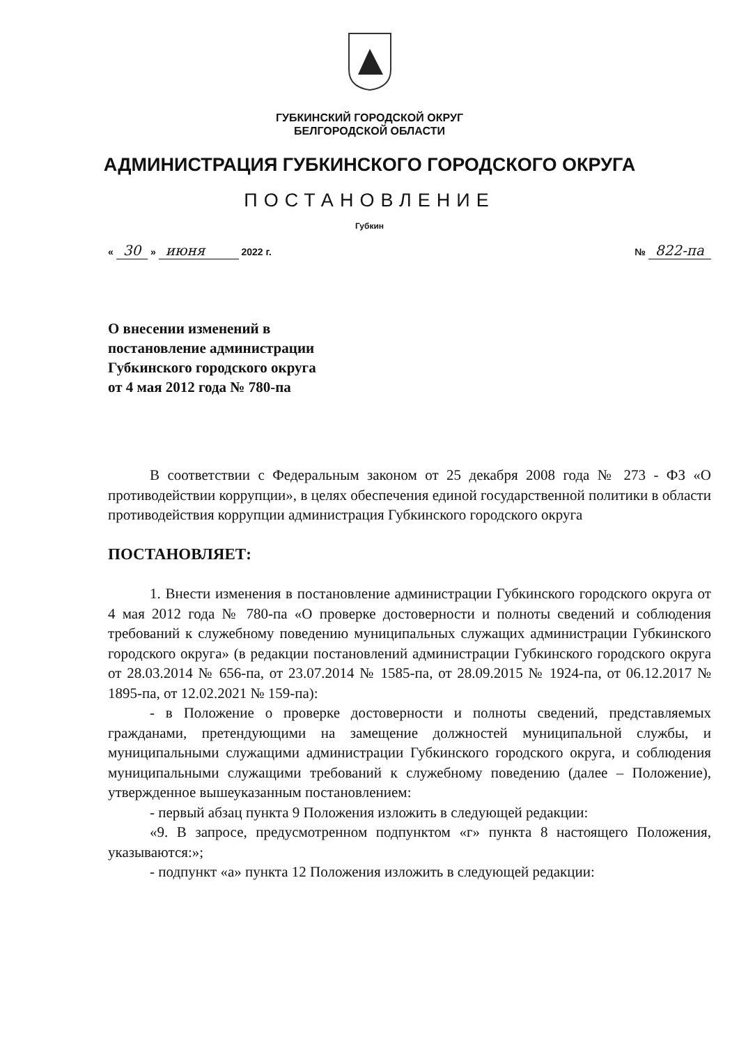ГУБКИНСКИЙ ГОРОДСКОЙ ОКРУГ
БЕЛГОРОДСКОЙ ОБЛАСТИ
АДМИНИСТРАЦИЯ ГУБКИНСКОГО ГОРОДСКОГО ОКРУГА
ПОСТАНОВЛЕНИЕ
Губкин
« 30 » июня 2022 г. № 822-па
О внесении изменений в
постановление администрации
Губкинского городского округа
от 4 мая 2012 года № 780-па
В соответствии с Федеральным законом от 25 декабря 2008 года № 273 - ФЗ «О противодействии коррупции», в целях обеспечения единой государственной политики в области противодействия коррупции администрация Губкинского городского округа
ПОСТАНОВЛЯЕТ:
1. Внести изменения в постановление администрации Губкинского городского округа от 4 мая 2012 года № 780-па «О проверке достоверности и полноты сведений и соблюдения требований к служебному поведению муниципальных служащих администрации Губкинского городского округа» (в редакции постановлений администрации Губкинского городского округа от 28.03.2014 № 656-па, от 23.07.2014 № 1585-па, от 28.09.2015 № 1924-па, от 06.12.2017 № 1895-па, от 12.02.2021 № 159-па):
- в Положение о проверке достоверности и полноты сведений, представляемых гражданами, претендующими на замещение должностей муниципальной службы, и муниципальными служащими администрации Губкинского городского округа, и соблюдения муниципальными служащими требований к служебному поведению (далее – Положение), утвержденное вышеуказанным постановлением:
- первый абзац пункта 9 Положения изложить в следующей редакции:
«9. В запросе, предусмотренном подпунктом «г» пункта 8 настоящего Положения, указываются:»;
- подпункт «а» пункта 12 Положения изложить в следующей редакции: